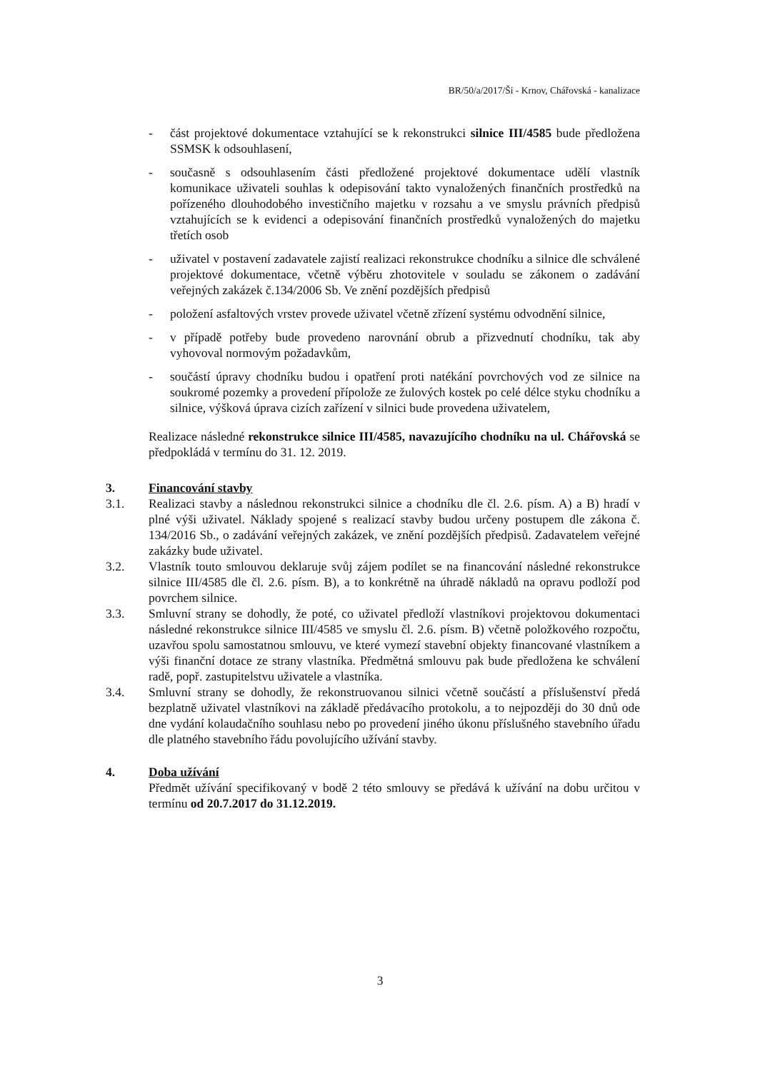BR/50/a/2017/Ši - Krnov, Chářovská - kanalizace
- část projektové dokumentace vztahující se k rekonstrukci silnice III/4585 bude předložena SSMSK k odsouhlasení,
- současně s odsouhlasením části předložené projektové dokumentace udělí vlastník komunikace uživateli souhlas k odepisování takto vynaložených finančních prostředků na pořízeného dlouhodobého investičního majetku v rozsahu a ve smyslu právních předpisů vztahujících se k evidenci a odepisování finančních prostředků vynaložených do majetku třetích osob
- uživatel v postavení zadavatele zajistí realizaci rekonstrukce chodníku a silnice dle schválené projektové dokumentace, včetně výběru zhotovitele v souladu se zákonem o zadávání veřejných zakázek č.134/2006 Sb. Ve znění pozdějších předpisů
- položení asfaltových vrstev provede uživatel včetně zřízení systému odvodnění silnice,
- v případě potřeby bude provedeno narovnání obrub a přizvednutí chodníku, tak aby vyhovoval normovým požadavkům,
- součástí úpravy chodníku budou i opatření proti natékání povrchových vod ze silnice na soukromé pozemky a provedení přípolože ze žulových kostek po celé délce styku chodníku a silnice, výšková úprava cizích zařízení v silnici bude provedena uživatelem,
Realizace následné rekonstrukce silnice III/4585, navazujícího chodníku na ul. Chářovská se předpokládá v termínu do 31. 12. 2019.
3. Financování stavby
3.1. Realizaci stavby a následnou rekonstrukci silnice a chodníku dle čl. 2.6. písm. A) a B) hradí v plné výši uživatel. Náklady spojené s realizací stavby budou určeny postupem dle zákona č. 134/2016 Sb., o zadávání veřejných zakázek, ve znění pozdějších předpisů. Zadavatelem veřejné zakázky bude uživatel.
3.2. Vlastník touto smlouvou deklaruje svůj zájem podílet se na financování následné rekonstrukce silnice III/4585 dle čl. 2.6. písm. B), a to konkrétně na úhradě nákladů na opravu podloží pod povrchem silnice.
3.3. Smluvní strany se dohodly, že poté, co uživatel předloží vlastníkovi projektovou dokumentaci následné rekonstrukce silnice III/4585 ve smyslu čl. 2.6. písm. B) včetně položkového rozpočtu, uzavřou spolu samostatnou smlouvu, ve které vymezí stavební objekty financované vlastníkem a výši finanční dotace ze strany vlastníka. Předmětná smlouvu pak bude předložena ke schválení radě, popř. zastupitelstvu uživatele a vlastníka.
3.4. Smluvní strany se dohodly, že rekonstruovanou silnici včetně součástí a příslušenství předá bezplatně uživatel vlastníkovi na základě předávacího protokolu, a to nejpozději do 30 dnů ode dne vydání kolaudačního souhlasu nebo po provedení jiného úkonu příslušného stavebního úřadu dle platného stavebního řádu povolujícího užívání stavby.
4. Doba užívání
Předmět užívání specifikovaný v bodě 2 této smlouvy se předává k užívání na dobu určitou v termínu od 20.7.2017 do 31.12.2019.
3